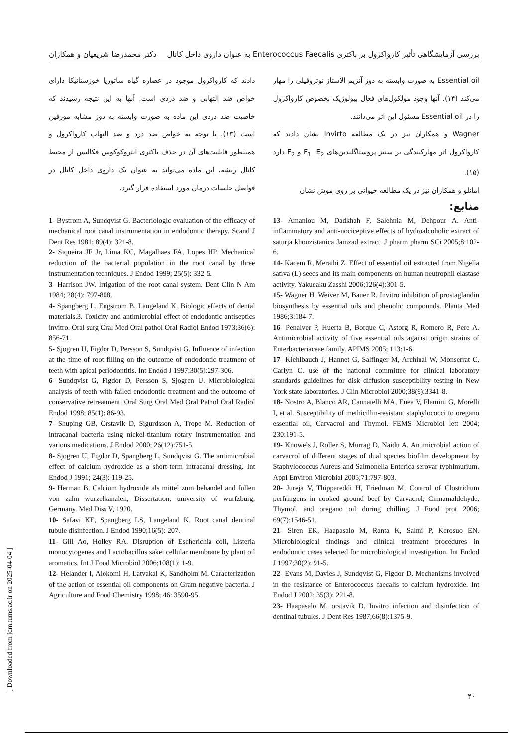بررسی آزمایشگاهی تأثیر کارواکرول بر باکتری Enterococcus Faecalis به عنوان داروی داخل کانال دکتر محمدرضا شریفیان و همکاران
Essential oil به صورت وابسته به دوز آنزیم الاستاز نوتروفیلی را مهار می‌کند (۱۴). آنها وجود مولکول‌های فعال بیولوژیک بخصوص کارواکرول را در Essential oil مسئول این اثر می‌دانند.
Wagner و همکاران نیز در یک مطالعه Invirto نشان دادند که کارواکرول اثر مهارکنندگی بر سنتز پروستاگلندین‌های F<sub>1</sub> ،E<sub>2</sub> و F<sub>2</sub> دارد (۱۵).
امانلو و همکاران نیز در یک مطالعه حیوانی بر روی موش نشان
دادند که کارواکرول موجود در عصاره گیاه ساتوریا خوزستانیکا دارای خواص ضد التهابی و ضد دردی است. آنها به این نتیجه رسیدند که خاصیت ضد دردی این ماده به صورت وابسته به دوز مشابه مورفین است (۱۳). با توجه به خواص ضد درد و ضد التهاب کارواکرول و همینطور قابلیت‌های آن در حذف باکتری انتروکوکوس فکالیس از محیط کانال ریشه، این ماده می‌تواند به عنوان یک داروی داخل کانال در فواصل جلسات درمان مورد استفاده قرار گیرد.
منابع:
13- Amanlou M, Dadkhah F, Salehnia M, Dehpour A. Anti-inflammatory and anti-nociceptive effects of hydroalcoholic extract of saturja khouzistanica Jamzad extract. J pharm pharm SCi 2005;8:102-6.
14- Kacem R, Meraihi Z. Effect of essential oil extracted from Nigella sativa (L) seeds and its main components on human neutrophil elastase activity. Yakuqaku Zasshi 2006;126(4):301-5.
15- Wagner H, Weiver M, Bauer R. Invitro inhibition of prostaglandin biosynthesis by essential oils and phenolic compounds. Planta Med 1986;3:184-7.
16- Penalver P, Huerta B, Borque C, Astorg R, Romero R, Pere A. Antimicrobial activity of five essential oils against origin strains of Enterbacteriaceae family. APIMS 2005; 113:1-6.
17- Kiehlbauch J, Hannet G, Salfinger M, Archinal W, Monserrat C, Carlyn C. use of the national committee for clinical laboratory standards guidelines for disk diffusion susceptibility testing in New York state laboratories. J Clin Microbiol 2000;38(9):3341-8.
18- Nostro A, Blanco AR, Cannatelli MA, Enea V, Flamini G, Morelli I, et al. Susceptibility of methicillin-resistant staphylococci to oregano essential oil, Carvacrol and Thymol. FEMS Microbiol lett 2004; 230:191-5.
19- Knowels J, Roller S, Murrag D, Naidu A. Antimicrobial action of carvacrol of different stages of dual species biofilm development by Staphylococcus Aureus and Salmonella Enterica serovar typhimurium. Appl Environ Microbial 2005;71:797-803.
20- Jureja V, Thippareddi H, Friedman M. Control of Clostridium perfringens in cooked ground beef by Carvacrol, Cinnamaldehyde, Thymol, and oregano oil during chilling. J Food prot 2006; 69(7):1546-51.
21- Siren EK, Haapasalo M, Ranta K, Salmi P, Kerosuo EN. Microbiological findings and clinical treatment procedures in endodontic cases selected for microbiological investigation. Int Endod J 1997;30(2): 91-5.
22- Evans M, Davies J, Sundqvist G, Figdor D. Mechanisms involved in the resistance of Enterococcus faecalis to calcium hydroxide. Int Endod J 2002; 35(3): 221-8.
23- Haapasalo M, orstavik D. Invitro infection and disinfection of dentinal tubules. J Dent Res 1987;66(8):1375-9.
1- Bystrom A, Sundqvist G. Bacteriologic evaluation of the efficacy of mechanical root canal instrumentation in endodontic therapy. Scand J Dent Res 1981; 89(4): 321-8.
2- Siqueira JF Jr, Lima KC, Magalhaes FA, Lopes HP. Mechanical reduction of the bacterial population in the root canal by three instrumentation techniques. J Endod 1999; 25(5): 332-5.
3- Harrison JW. Irrigation of the root canal system. Dent Clin N Am 1984; 28(4): 797-808.
4- Spangberg L, Engstrom B, Langeland K. Biologic effects of dental materials.3. Toxicity and antimicrobial effect of endodontic antiseptics invitro. Oral surg Oral Med Oral pathol Oral Radiol Endod 1973;36(6): 856-71.
5- Sjogren U, Figdor D, Persson S, Sundqvist G. Influence of infection at the time of root filling on the outcome of endodontic treatment of teeth with apical periodontitis. Int Endod J 1997;30(5):297-306.
6- Sundqvist G, Figdor D, Persson S, Sjogren U. Microbiological analysis of teeth with failed endodontic treatment and the outcome of conservative retreatment. Oral Surg Oral Med Oral Pathol Oral Radiol Endod 1998; 85(1): 86-93.
7- Shuping GB, Orstavik D, Sigurdsson A, Trope M. Reduction of intracanal bacteria using nickel-titanium rotary instrumentation and various medications. J Endod 2000; 26(12):751-5.
8- Sjogren U, Figdor D, Spangberg L, Sundqvist G. The antimicrobial effect of calcium hydroxide as a short-term intracanal dressing. Int Endod J 1991; 24(3): 119-25.
9- Herman B. Calcium hydroxide als mittel zum behandel and fullen von zahn wurzelkanalen, Dissertation, university of wurfzburg, Germany. Med Diss V, 1920.
10- Safavi KE, Spangberg LS, Langeland K. Root canal dentinal tubule disinfection. J Endod 1990;16(5): 207.
11- Gill Ao, Holley RA. Disruption of Escherichia coli, Listeria monocytogenes and Lactobacillus sakei cellular membrane by plant oil aromatics. Int J Food Microbiol 2006;108(1): 1-9.
12- Helander I, Alokomi H, Latvakal K, Sandholm M. Caracterization of the action of essential oil components on Gram negative bacteria. J Agriculture and Food Chemistry 1998; 46: 3590-95.
[ Downloaded from jdm.tums.ac.ir on 2025-04-04 ]
۴۰